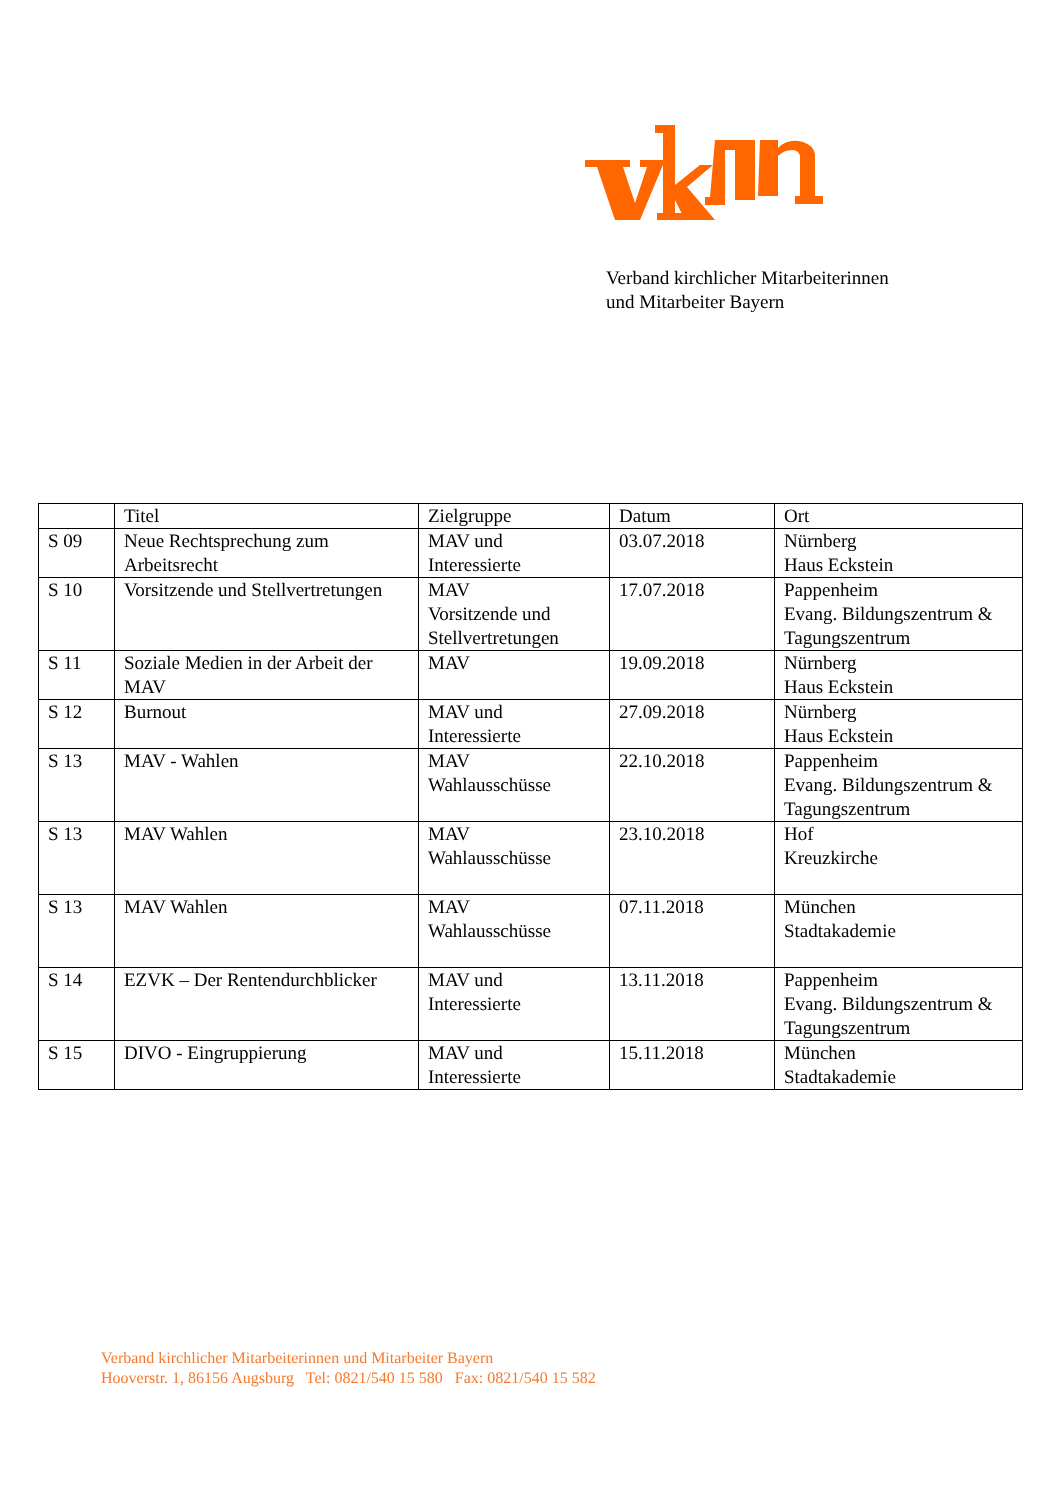Verband kirchlicher Mitarbeiterinnen
und Mitarbeiter Bayern
| | Titel | Zielgruppe | Datum | Ort |
| --- | --- | --- | --- | --- |
| S 09 | Neue Rechtsprechung zum Arbeitsrecht | MAV und Interessierte | 03.07.2018 | Nürnberg Haus Eckstein |
| S 10 | Vorsitzende und Stellvertretungen | MAV Vorsitzende und Stellvertretungen | 17.07.2018 | Pappenheim Evang. Bildungszentrum & Tagungszentrum |
| S 11 | Soziale Medien in der Arbeit der MAV | MAV | 19.09.2018 | Nürnberg Haus Eckstein |
| S 12 | Burnout | MAV und Interessierte | 27.09.2018 | Nürnberg Haus Eckstein |
| S 13 | MAV - Wahlen | MAV Wahlausschüsse | 22.10.2018 | Pappenheim Evang. Bildungszentrum & Tagungszentrum |
| S 13 | MAV Wahlen | MAV Wahlausschüsse | 23.10.2018 | Hof Kreuzkirche |
| S 13 | MAV Wahlen | MAV Wahlausschüsse | 07.11.2018 | München Stadtakademie |
| S 14 | EZVK – Der Rentendurchblicker | MAV und Interessierte | 13.11.2018 | Pappenheim Evang. Bildungszentrum & Tagungszentrum |
| S 15 | DIVO - Eingruppierung | MAV und Interessierte | 15.11.2018 | München Stadtakademie |
Verband kirchlicher Mitarbeiterinnen und Mitarbeiter Bayern
Hooverstr. 1, 86156 Augsburg Tel: 0821/540 15 580 Fax: 0821/540 15 582